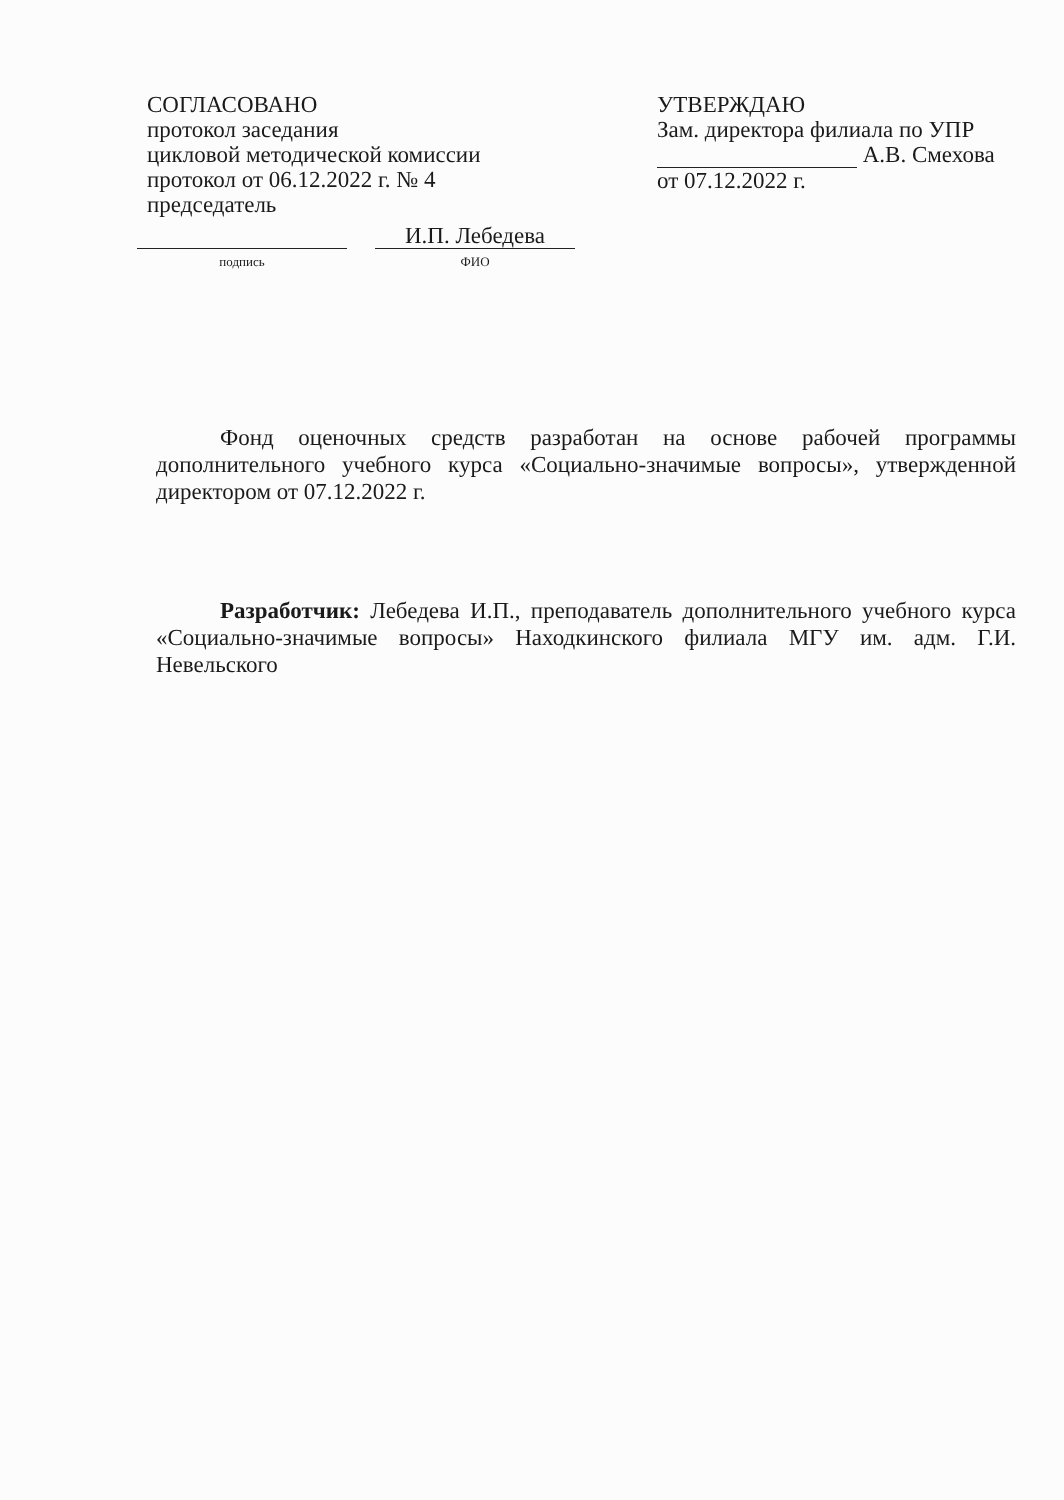СОГЛАСОВАНО
протокол заседания
цикловой методической комиссии
протокол от 06.12.2022 г. № 4
председатель
подпись
И.П. Лебедева
ФИО
УТВЕРЖДАЮ
Зам. директора филиала по УПР
А.В. Смехова
от 07.12.2022 г.
Фонд оценочных средств разработан на основе рабочей программы дополнительного учебного курса «Социально-значимые вопросы», утвержденной директором от 07.12.2022 г.
Разработчик: Лебедева И.П., преподаватель дополнительного учебного курса «Социально-значимые вопросы» Находкинского филиала МГУ им. адм. Г.И. Невельского